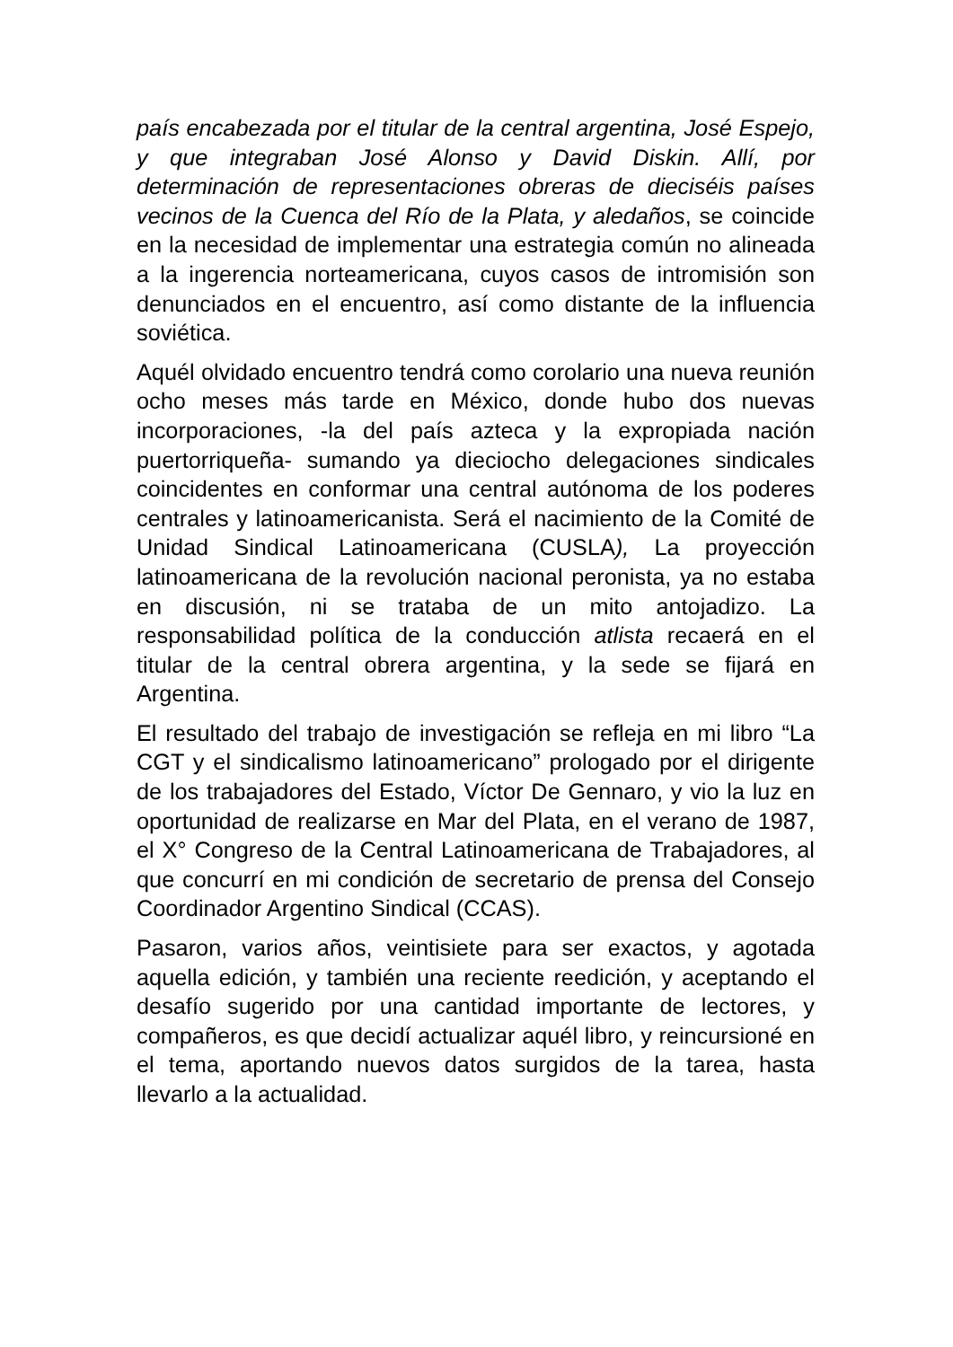país encabezada por el titular de la central argentina, José Espejo, y que integraban José Alonso y David Diskin. Allí, por determinación de representaciones obreras de dieciséis países vecinos de la Cuenca del Río de la Plata, y aledaños, se coincide en la necesidad de implementar una estrategia común no alineada a la ingerencia norteamericana, cuyos casos de intromisión son denunciados en el encuentro, así como distante de la influencia soviética.
Aquél olvidado encuentro tendrá como corolario una nueva reunión ocho meses más tarde en México, donde hubo dos nuevas incorporaciones, -la del país azteca y la expropiada nación puertorriqueña- sumando ya dieciocho delegaciones sindicales coincidentes en conformar una central autónoma de los poderes centrales y latinoamericanista. Será el nacimiento de la Comité de Unidad Sindical Latinoamericana (CUSLA), La proyección latinoamericana de la revolución nacional peronista, ya no estaba en discusión, ni se trataba de un mito antojadizo. La responsabilidad política de la conducción atlista recaerá en el titular de la central obrera argentina, y la sede se fijará en Argentina.
El resultado del trabajo de investigación se refleja en mi libro “La CGT y el sindicalismo latinoamericano” prologado por el dirigente de los trabajadores del Estado, Víctor De Gennaro, y vio la luz en oportunidad de realizarse en Mar del Plata, en el verano de 1987, el X° Congreso de la Central Latinoamericana de Trabajadores, al que concurrí en mi condición de secretario de prensa del Consejo Coordinador Argentino Sindical (CCAS).
Pasaron, varios años, veintisiete para ser exactos, y agotada aquella edición, y también una reciente reedición, y aceptando el desafío sugerido por una cantidad importante de lectores, y compañeros, es que decidí actualizar aquél libro, y reincursioné en el tema, aportando nuevos datos surgidos de la tarea, hasta llevarlo a la actualidad.